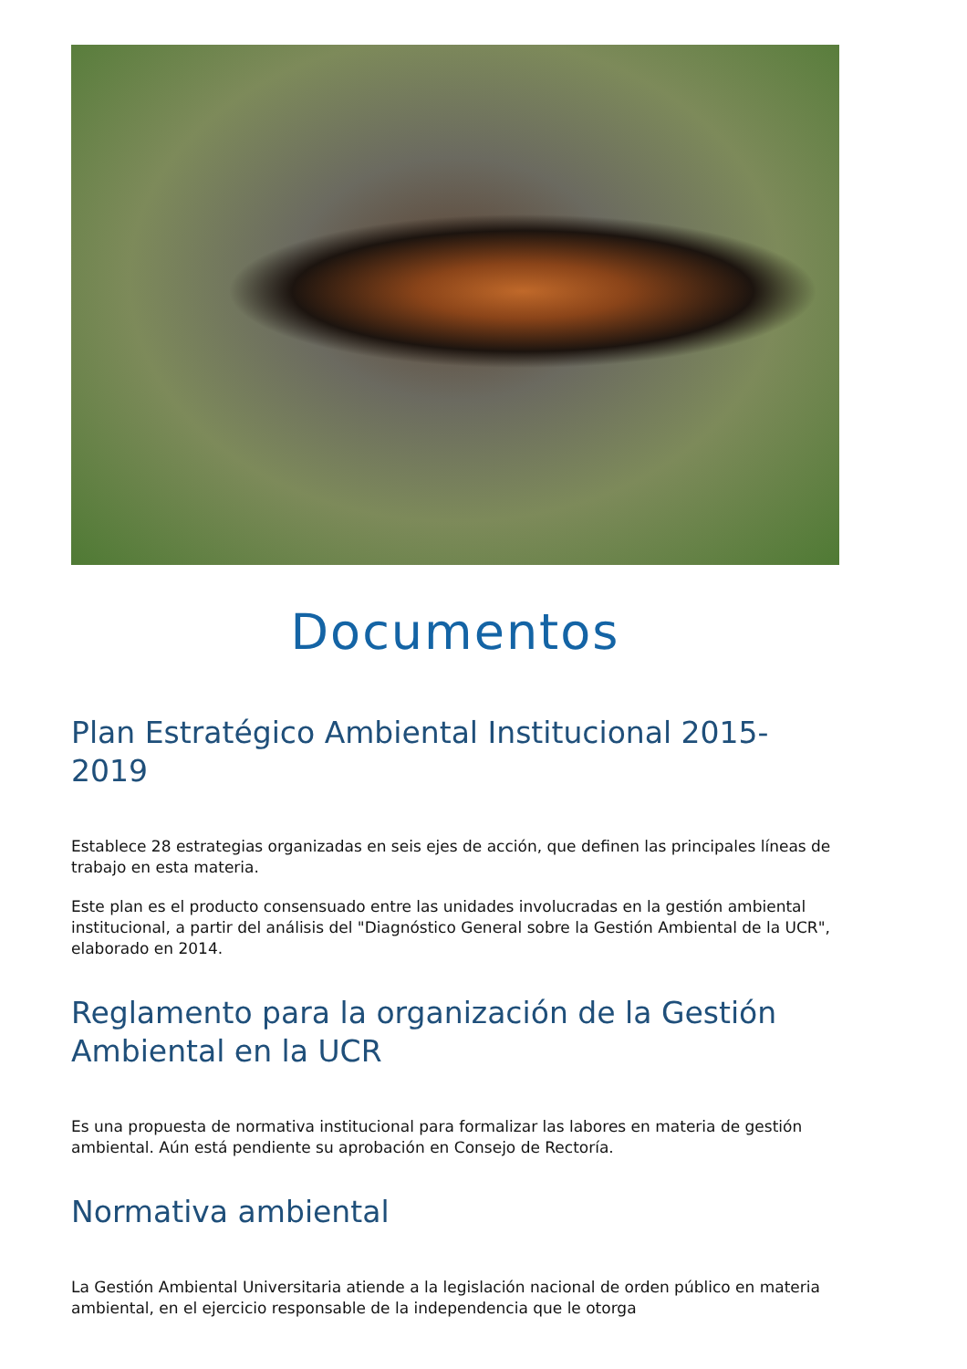Documentos
Plan Estratégico Ambiental Institucional 2015-2019
Establece 28 estrategias organizadas en seis ejes de acción, que definen las principales líneas de trabajo en esta materia.
Este plan es el producto consensuado entre las unidades involucradas en la gestión ambiental institucional, a partir del análisis del "Diagnóstico General sobre la Gestión Ambiental de la UCR", elaborado en 2014.
Reglamento para la organización de la Gestión Ambiental en la UCR
Es una propuesta de normativa institucional para formalizar las labores en materia de gestión ambiental. Aún está pendiente su aprobación en Consejo de Rectoría.
Normativa ambiental
La Gestión Ambiental Universitaria atiende a la legislación nacional de orden público en materia ambiental, en el ejercicio responsable de la independencia que le otorga